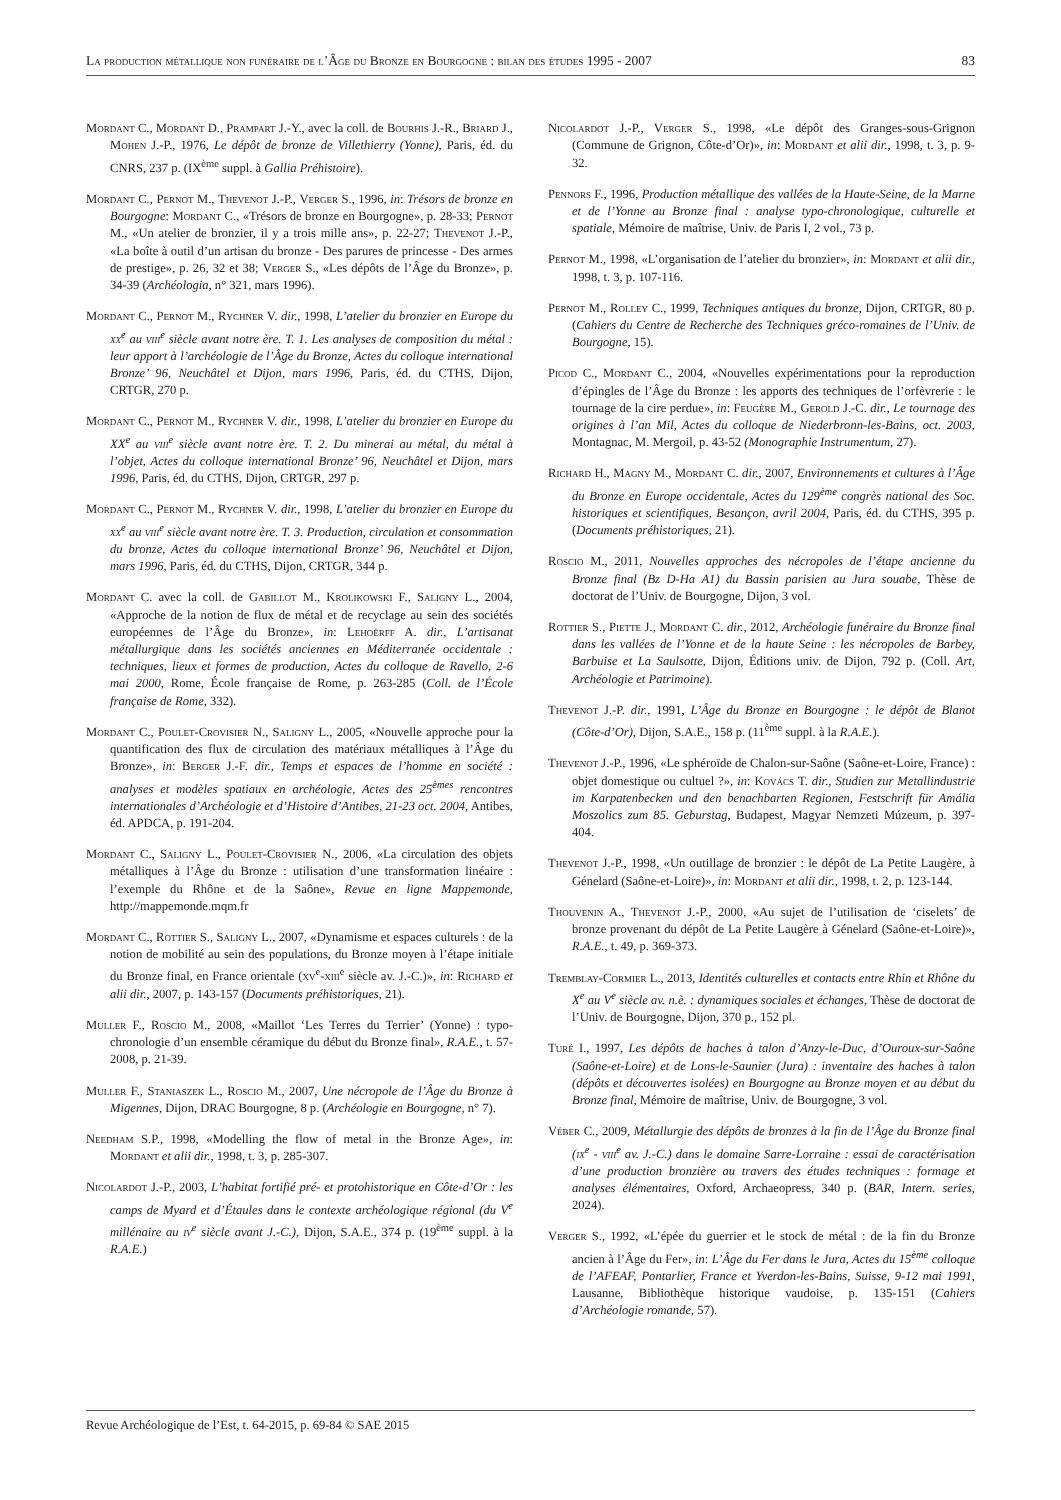La production métallique non funéraire de l’Âge du Bronze en Bourgogne : bilan des études 1995 - 2007 83
Mordant C., Mordant D., Prampart J.-Y., avec la coll. de Bourhis J.-R., Briard J., Mohen J.-P., 1976, Le dépôt de bronze de Villethierry (Yonne), Paris, éd. du CNRS, 237 p. (IX<sup>ème</sup> suppl. à Gallia Préhistoire).
Mordant C., Pernot M., Thevenot J.-P., Verger S., 1996, in: Trésors de bronze en Bourgogne: Mordant C., «Trésors de bronze en Bourgogne», p. 28-33; Pernot M., «Un atelier de bronzier, il y a trois mille ans», p. 22-27; Thevenot J.-P., «La boîte à outil d’un artisan du bronze - Des parures de princesse - Des armes de prestige», p. 26, 32 et 38; Verger S., «Les dépôts de l’Âge du Bronze», p. 34-39 (Archéologia, n° 321, mars 1996).
Mordant C., Pernot M., Rychner V. dir., 1998, L’atelier du bronzier en Europe du xx<sup>e</sup> au viii<sup>e</sup> siècle avant notre ère. T. 1. Les analyses de composition du métal : leur apport à l’archéologie de l’Âge du Bronze, Actes du colloque international Bronze’ 96, Neuchâtel et Dijon, mars 1996, Paris, éd. du CTHS, Dijon, CRTGR, 270 p.
Mordant C., Pernot M., Rychner V. dir., 1998, L’atelier du bronzier en Europe du XX<sup>e</sup> au viii<sup>e</sup> siècle avant notre ère. T. 2. Du minerai au métal, du métal à l’objet, Actes du colloque international Bronze’ 96, Neuchâtel et Dijon, mars 1996, Paris, éd. du CTHS, Dijon, CRTGR, 297 p.
Mordant C., Pernot M., Rychner V. dir., 1998, L’atelier du bronzier en Europe du xx<sup>e</sup> au viii<sup>e</sup> siècle avant notre ère. T. 3. Production, circulation et consommation du bronze, Actes du colloque international Bronze’ 96, Neuchâtel et Dijon, mars 1996, Paris, éd. du CTHS, Dijon, CRTGR, 344 p.
Mordant C. avec la coll. de Gabillot M., Krolikowski F., Saligny L., 2004, «Approche de la notion de flux de métal et de recyclage au sein des sociétés européennes de l’Âge du Bronze», in: Lehoërff A. dir., L’artisanat métallurgique dans les sociétés anciennes en Méditerranée occidentale : techniques, lieux et formes de production, Actes du colloque de Ravello, 2-6 mai 2000, Rome, École française de Rome, p. 263-285 (Coll. de l’École française de Rome, 332).
Mordant C., Poulet-Crovisier N., Saligny L., 2005, «Nouvelle approche pour la quantification des flux de circulation des matériaux métalliques à l’Âge du Bronze», in: Berger J.-F. dir., Temps et espaces de l’homme en société : analyses et modèles spatiaux en archéologie, Actes des 25<sup>èmes</sup> rencontres internationales d’Archéologie et d’Histoire d’Antibes, 21-23 oct. 2004, Antibes, éd. APDCA, p. 191-204.
Mordant C., Saligny L., Poulet-Crovisier N., 2006, «La circulation des objets métalliques à l’Âge du Bronze : utilisation d’une transformation linéaire : l’exemple du Rhône et de la Saône», Revue en ligne Mappemonde, http://mappemonde.mqm.fr
Mordant C., Rottier S., Saligny L., 2007, «Dynamisme et espaces culturels : de la notion de mobilité au sein des populations, du Bronze moyen à l’étape initiale du Bronze final, en France orientale (xv<sup>e</sup>-xiii<sup>e</sup> siècle av. J.-C.)», in: Richard et alii dir., 2007, p. 143-157 (Documents préhistoriques, 21).
Muller F., Roscio M., 2008, «Maillot ‘Les Terres du Terrier’ (Yonne) : typo-chronologie d’un ensemble céramique du début du Bronze final», R.A.E., t. 57-2008, p. 21-39.
Muller F., Staniaszek L., Roscio M., 2007, Une nécropole de l’Âge du Bronze à Migennes, Dijon, DRAC Bourgogne, 8 p. (Archéologie en Bourgogne, n° 7).
Needham S.P., 1998, «Modelling the flow of metal in the Bronze Age», in: Mordant et alii dir., 1998, t. 3, p. 285-307.
Nicolardot J.-P., 2003, L’habitat fortifié pré- et protohistorique en Côte-d’Or : les camps de Myard et d’Étaules dans le contexte archéologique régional (du V<sup>e</sup> millénaire au iv<sup>e</sup> siècle avant J.-C.), Dijon, S.A.E., 374 p. (19<sup>ème</sup> suppl. à la R.A.E.)
Nicolardot J.-P., Verger S., 1998, «Le dépôt des Granges-sous-Grignon (Commune de Grignon, Côte-d’Or)», in: Mordant et alii dir., 1998, t. 3, p. 9-32.
Pennors F., 1996, Production métallique des vallées de la Haute-Seine, de la Marne et de l’Yonne au Bronze final : analyse typo-chronologique, culturelle et spatiale, Mémoire de maîtrise, Univ. de Paris I, 2 vol., 73 p.
Pernot M., 1998, «L’organisation de l’atelier du bronzier», in: Mordant et alii dir., 1998, t. 3, p. 107-116.
Pernot M., Rolley C., 1999, Techniques antiques du bronze, Dijon, CRTGR, 80 p. (Cahiers du Centre de Recherche des Techniques gréco-romaines de l’Univ. de Bourgogne, 15).
Picod C., Mordant C., 2004, «Nouvelles expérimentations pour la reproduction d’épingles de l’Âge du Bronze : les apports des techniques de l’orfèvrerie : le tournage de la cire perdue», in: Feugère M., Gerold J.-C. dir., Le tournage des origines à l’an Mil, Actes du colloque de Niederbronn-les-Bains, oct. 2003, Montagnac, M. Mergoil, p. 43-52 (Monographie Instrumentum, 27).
Richard H., Magny M., Mordant C. dir., 2007, Environnements et cultures à l’Âge du Bronze en Europe occidentale, Actes du 129<sup>ème</sup> congrès national des Soc. historiques et scientifiques, Besançon, avril 2004, Paris, éd. du CTHS, 395 p. (Documents préhistoriques, 21).
Roscio M., 2011, Nouvelles approches des nécropoles de l’étape ancienne du Bronze final (Bz D-Ha A1) du Bassin parisien au Jura souabe, Thèse de doctorat de l’Univ. de Bourgogne, Dijon, 3 vol.
Rottier S., Piette J., Mordant C. dir., 2012, Archéologie funéraire du Bronze final dans les vallées de l’Yonne et de la haute Seine : les nécropoles de Barbey, Barbuise et La Saulsotte, Dijon, Éditions univ. de Dijon, 792 p. (Coll. Art, Archéologie et Patrimoine).
Thevenot J.-P. dir., 1991, L’Âge du Bronze en Bourgogne : le dépôt de Blanot (Côte-d’Or), Dijon, S.A.E., 158 p. (11<sup>ème</sup> suppl. à la R.A.E.).
Thevenot J.-P., 1996, «Le sphéroïde de Chalon-sur-Saône (Saône-et-Loire, France) : objet domestique ou cultuel ?», in: Kovács T. dir., Studien zur Metallindustrie im Karpatenbecken und den benachbarten Regionen, Festschrift für Amália Moszolics zum 85. Geburstag, Budapest, Magyar Nemzeti Múzeum, p. 397-404.
Thevenot J.-P., 1998, «Un outillage de bronzier : le dépôt de La Petite Laugère, à Génelard (Saône-et-Loire)», in: Mordant et alii dir., 1998, t. 2, p. 123-144.
Thouvenin A., Thevenot J.-P., 2000, «Au sujet de l’utilisation de ‘ciselets’ de bronze provenant du dépôt de La Petite Laugère à Génelard (Saône-et-Loire)», R.A.E., t. 49, p. 369-373.
Tremblay-Cormier L., 2013, Identités culturelles et contacts entre Rhin et Rhône du X<sup>e</sup> au V<sup>e</sup> siècle av. n.è. : dynamiques sociales et échanges, Thèse de doctorat de l’Univ. de Bourgogne, Dijon, 370 p., 152 pl.
Turé I., 1997, Les dépôts de haches à talon d’Anzy-le-Duc, d’Ouroux-sur-Saône (Saône-et-Loire) et de Lons-le-Saunier (Jura) : inventaire des haches à talon (dépôts et découvertes isolées) en Bourgogne au Bronze moyen et au début du Bronze final, Mémoire de maîtrise, Univ. de Bourgogne, 3 vol.
Véber C., 2009, Métallurgie des dépôts de bronzes à la fin de l’Âge du Bronze final (ix<sup>e</sup> - viii<sup>e</sup> av. J.-C.) dans le domaine Sarre-Lorraine : essai de caractérisation d’une production bronzière au travers des études techniques : formage et analyses élémentaires, Oxford, Archaeopress, 340 p. (BAR, Intern. series, 2024).
Verger S., 1992, «L’épée du guerrier et le stock de métal : de la fin du Bronze ancien à l’Âge du Fer», in: L’Âge du Fer dans le Jura, Actes du 15<sup>ème</sup> colloque de l’AFEAF, Pontarlier, France et Yverdon-les-Bains, Suisse, 9-12 mai 1991, Lausanne, Bibliothèque historique vaudoise, p. 135-151 (Cahiers d’Archéologie romande, 57).
Revue Archéologique de l’Est, t. 64-2015, p. 69-84 © SAE 2015